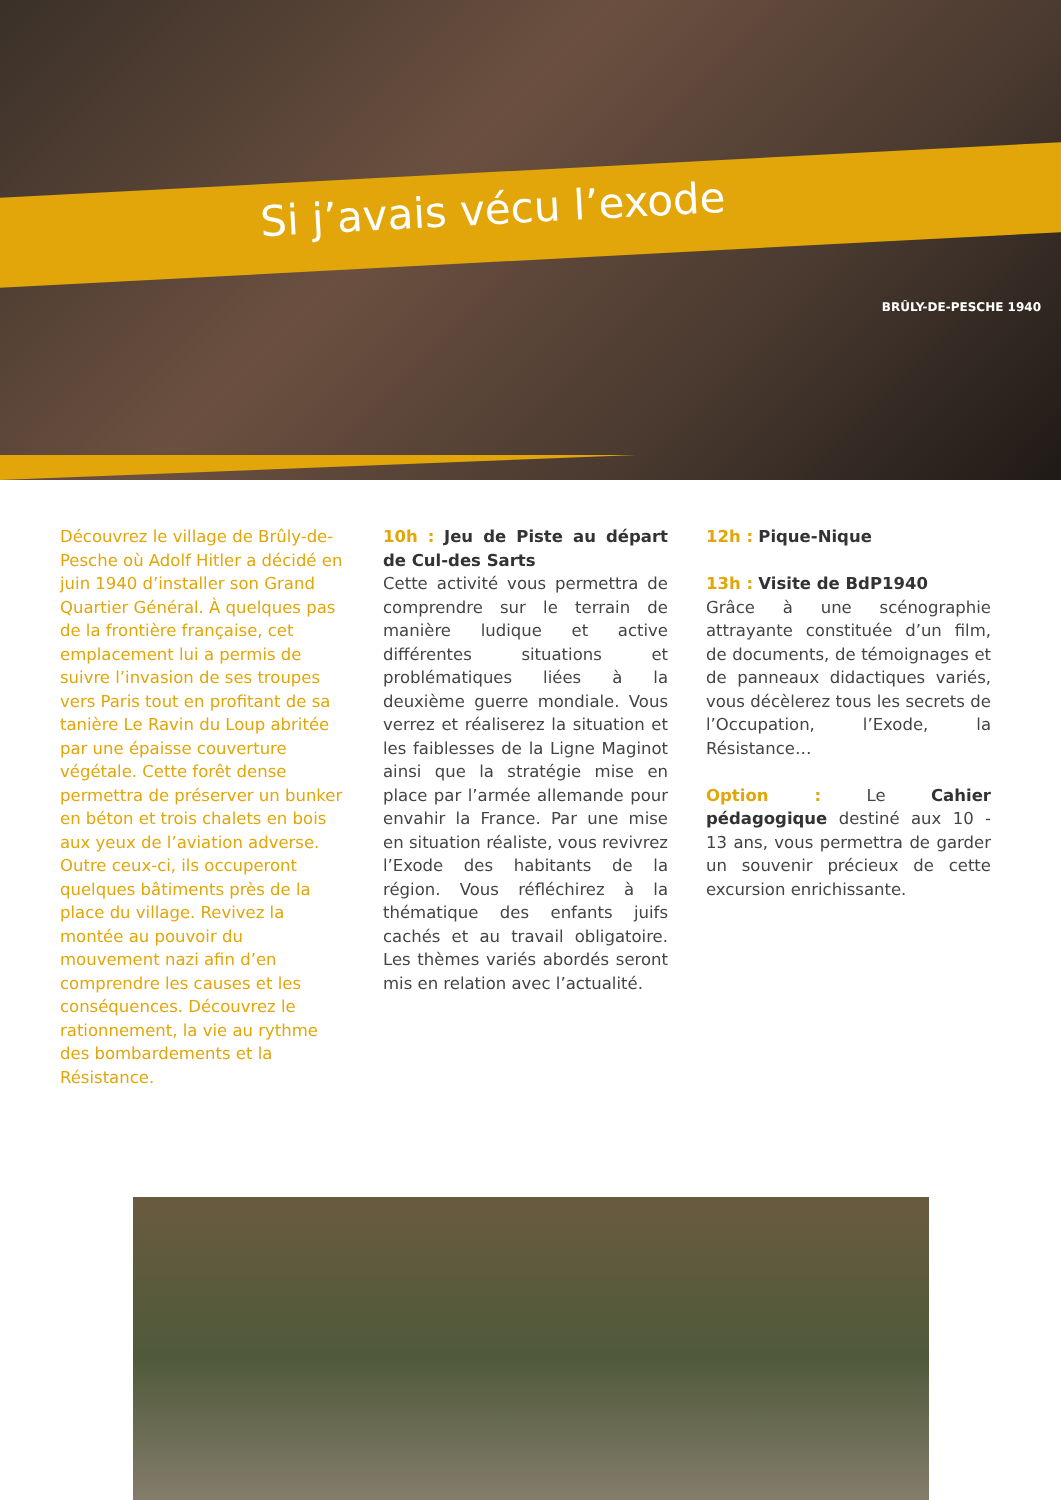Si j’avais vécu l’exode
BRÛLY-DE-PESCHE 1940
Découvrez le village de Brûly-de-Pesche où Adolf Hitler a décidé en juin 1940 d’installer son Grand Quartier Général. À quelques pas de la frontière française, cet emplacement lui a permis de suivre l’invasion de ses troupes vers Paris tout en profitant de sa tanière Le Ravin du Loup abritée par une épaisse couverture végétale. Cette forêt dense permettra de préserver un bunker en béton et trois chalets en bois aux yeux de l’aviation adverse. Outre ceux-ci, ils occuperont quelques bâtiments près de la place du village. Revivez la montée au pouvoir du mouvement nazi afin d’en comprendre les causes et les conséquences. Découvrez le rationnement, la vie au rythme des bombardements et la Résistance.
10h : Jeu de Piste au départ de Cul-des Sarts
Cette activité vous permettra de comprendre sur le terrain de manière ludique et active différentes situations et problématiques liées à la deuxième guerre mondiale. Vous verrez et réaliserez la situation et les faiblesses de la Ligne Maginot ainsi que la stratégie mise en place par l’armée allemande pour envahir la France. Par une mise en situation réaliste, vous revivrez l’Exode des habitants de la région. Vous réfléchirez à la thématique des enfants juifs cachés et au travail obligatoire. Les thèmes variés abordés seront mis en relation avec l’actualité.
12h : Pique-Nique
13h : Visite de BdP1940
Grâce à une scénographie attrayante constituée d’un film, de documents, de témoignages et de panneaux didactiques variés, vous décèlerez tous les secrets de l’Occupation, l’Exode, la Résistance…
Option : Le Cahier pédagogique destiné aux 10 - 13 ans, vous permettra de garder un souvenir précieux de cette excursion enrichissante.